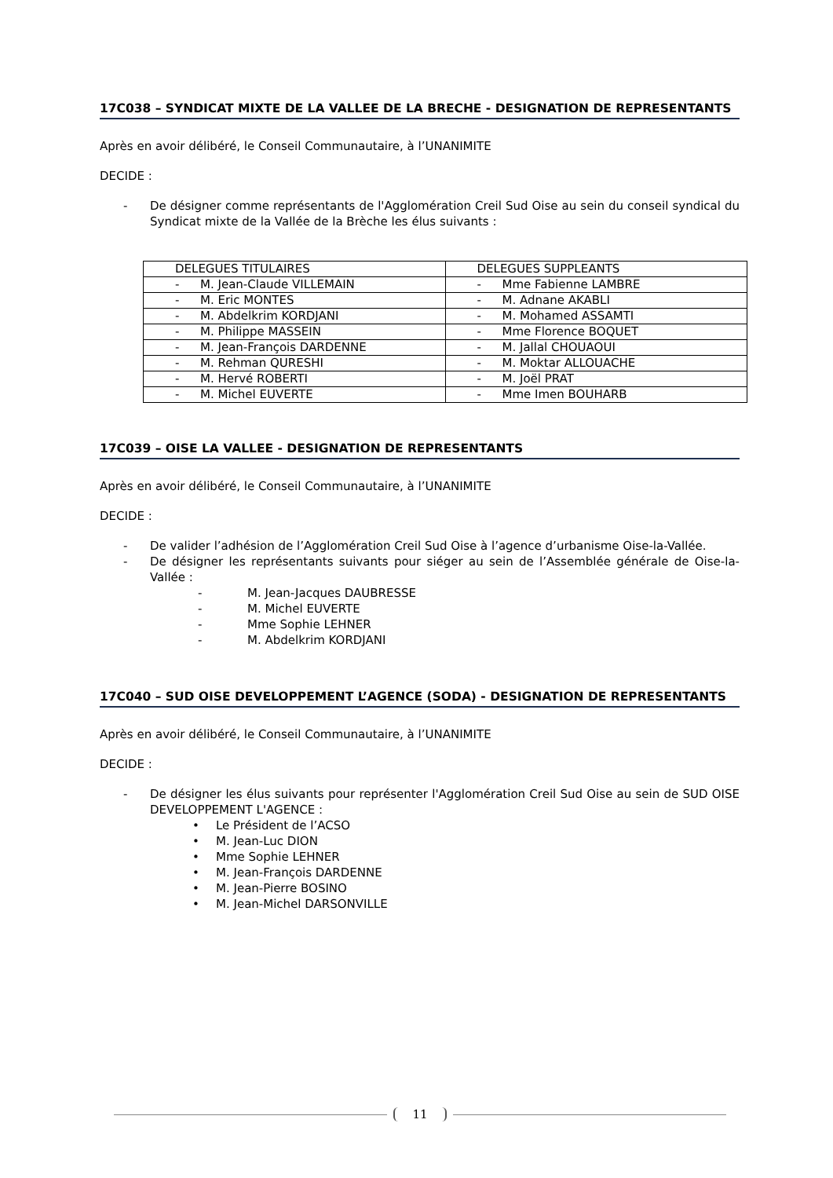17C038 – SYNDICAT MIXTE DE LA VALLEE DE LA BRECHE - DESIGNATION DE REPRESENTANTS
Après en avoir délibéré, le Conseil Communautaire, à l’UNANIMITE
DECIDE :
- De désigner comme représentants de l'Agglomération Creil Sud Oise au sein du conseil syndical du Syndicat mixte de la Vallée de la Brèche les élus suivants :
| DELEGUES TITULAIRES | DELEGUES SUPPLEANTS |
| - M. Jean-Claude VILLEMAIN | - Mme Fabienne LAMBRE |
| - M. Eric MONTES | - M. Adnane AKABLI |
| - M. Abdelkrim KORDJANI | - M. Mohamed ASSAMTI |
| - M. Philippe MASSEIN | - Mme Florence BOQUET |
| - M. Jean-François DARDENNE | - M. Jallal CHOUAOUI |
| - M. Rehman QURESHI | - M. Moktar ALLOUACHE |
| - M. Hervé ROBERTI | - M. Joël PRAT |
| - M. Michel EUVERTE | - Mme Imen BOUHARB |
17C039 – OISE LA VALLEE - DESIGNATION DE REPRESENTANTS
Après en avoir délibéré, le Conseil Communautaire, à l’UNANIMITE
DECIDE :
- De valider l’adhésion de l’Agglomération Creil Sud Oise à l’agence d’urbanisme Oise-la-Vallée.
- De désigner les représentants suivants pour siéger au sein de l’Assemblée générale de Oise-la-Vallée :
- M. Jean-Jacques DAUBRESSE
- M. Michel EUVERTE
- Mme Sophie LEHNER
- M. Abdelkrim KORDJANI
17C040 – SUD OISE DEVELOPPEMENT L’AGENCE (SODA) - DESIGNATION DE REPRESENTANTS
Après en avoir délibéré, le Conseil Communautaire, à l’UNANIMITE
DECIDE :
- De désigner les élus suivants pour représenter l'Agglomération Creil Sud Oise au sein de SUD OISE DEVELOPPEMENT L'AGENCE :
• Le Président de l’ACSO
• M. Jean-Luc DION
• Mme Sophie LEHNER
• M. Jean-François DARDENNE
• M. Jean-Pierre BOSINO
• M. Jean-Michel DARSONVILLE
11